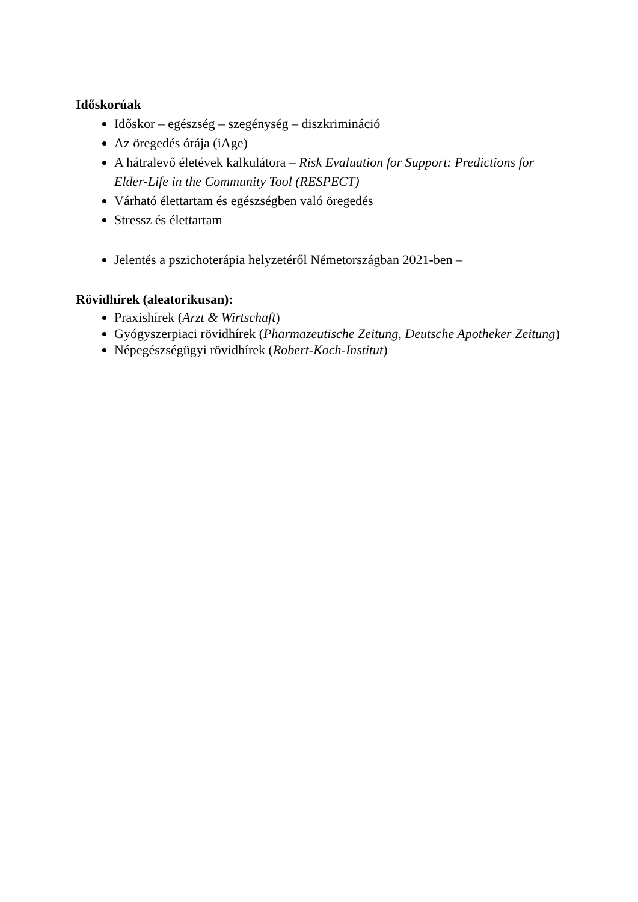Időskorúak
Időskor – egészség – szegénység – diszkrimináció
Az öregedés órája (iAge)
A hátralevő életévek kalkulátora – Risk Evaluation for Support: Predictions for Elder-Life in the Community Tool (RESPECT)
Várható élettartam és egészségben való öregedés
Stressz és élettartam
Jelentés a pszichoterápia helyzetéről Németországban 2021-ben –
Rövidhírek (aleatorikusan):
Praxishírek (Arzt & Wirtschaft)
Gyógyszerpiaci rövidhírek (Pharmazeutische Zeitung, Deutsche Apotheker Zeitung)
Népegészségügyi rövidhírek (Robert-Koch-Institut)